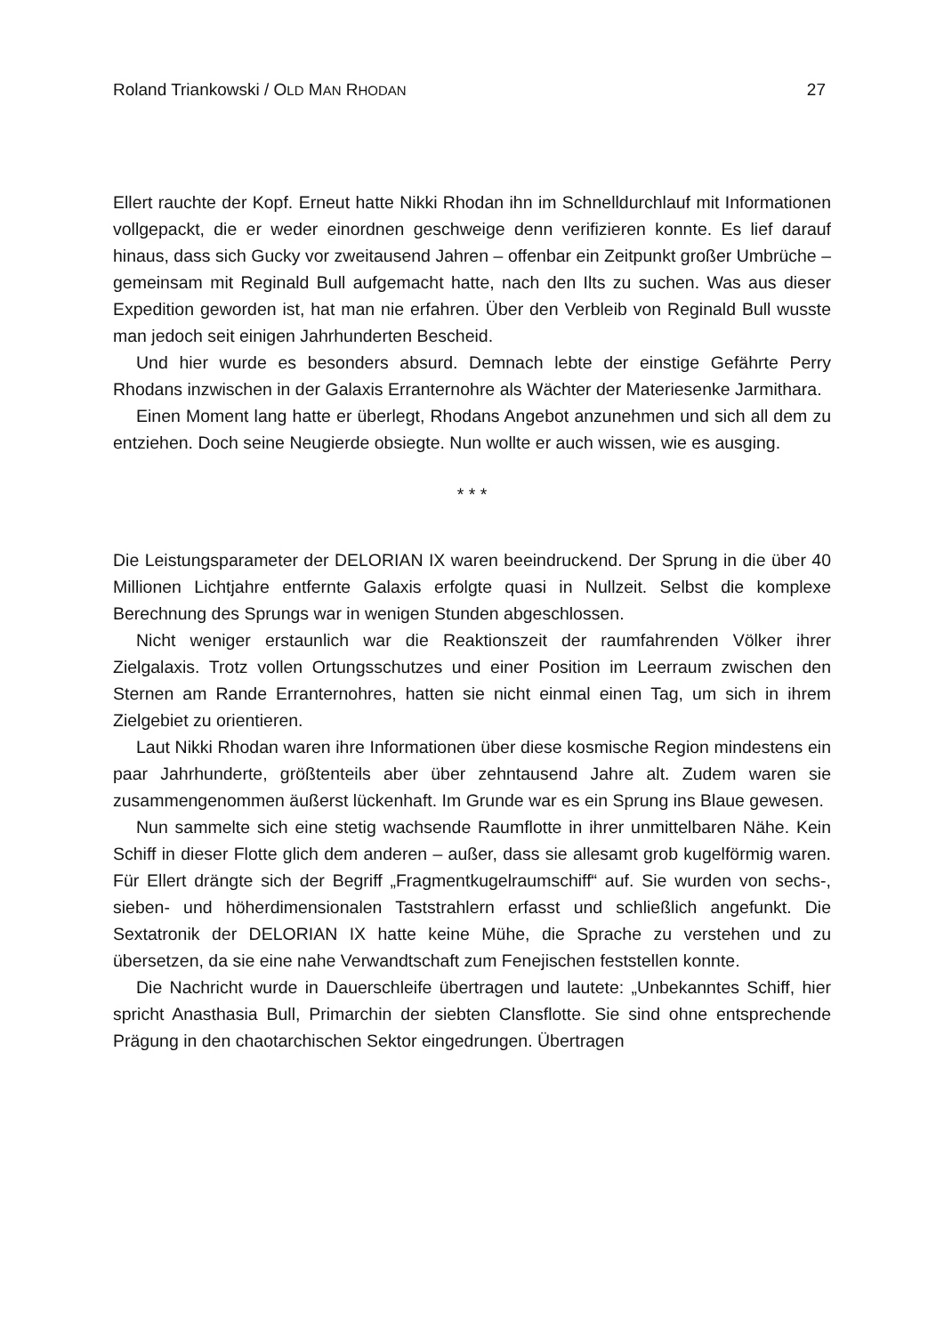Roland Triankowski / OLD MAN RHODAN 27
Ellert rauchte der Kopf. Erneut hatte Nikki Rhodan ihn im Schnelldurchlauf mit Informationen vollgepackt, die er weder einordnen geschweige denn verifizieren konnte. Es lief darauf hinaus, dass sich Gucky vor zweitausend Jahren – offenbar ein Zeitpunkt großer Umbrüche – gemeinsam mit Reginald Bull aufgemacht hatte, nach den Ilts zu suchen. Was aus dieser Expedition geworden ist, hat man nie erfahren. Über den Verbleib von Reginald Bull wusste man jedoch seit einigen Jahrhunderten Bescheid.
Und hier wurde es besonders absurd. Demnach lebte der einstige Gefährte Perry Rhodans inzwischen in der Galaxis Erranternohre als Wächter der Materiesenke Jar­mithara.
Einen Moment lang hatte er überlegt, Rhodans Angebot anzunehmen und sich all dem zu entziehen. Doch seine Neugierde obsiegte. Nun wollte er auch wissen, wie es ausging.
* * *
Die Leistungsparameter der DELORIAN IX waren beeindruckend. Der Sprung in die über 40 Millionen Lichtjahre entfernte Galaxis erfolgte quasi in Nullzeit. Selbst die komplexe Berechnung des Sprungs war in wenigen Stunden abgeschlossen.
Nicht weniger erstaunlich war die Reaktionszeit der raumfahrenden Völker ihrer Zielgalaxis. Trotz vollen Ortungsschutzes und einer Position im Leerraum zwischen den Sternen am Rande Erranternohres, hatten sie nicht einmal einen Tag, um sich in ihrem Zielgebiet zu orientieren.
Laut Nikki Rhodan waren ihre Informationen über diese kosmische Region mindestens ein paar Jahrhunderte, größtenteils aber über zehntausend Jahre alt. Zudem waren sie zusammengenommen äußerst lückenhaft. Im Grunde war es ein Sprung ins Blaue gewesen.
Nun sammelte sich eine stetig wachsende Raumflotte in ihrer unmittelbaren Nähe. Kein Schiff in dieser Flotte glich dem anderen – außer, dass sie allesamt grob kugel­förmig waren. Für Ellert drängte sich der Begriff „Fragmentkugelraumschiff“ auf. Sie wurden von sechs-, sieben- und höherdimensionalen Taststrahlern erfasst und schließlich angefunkt. Die Sextatronik der DELORIAN IX hatte keine Mühe, die Spra­che zu verstehen und zu übersetzen, da sie eine nahe Verwandtschaft zum Feneji­schen feststellen konnte.
Die Nachricht wurde in Dauerschleife übertragen und lautete: „Unbekanntes Schiff, hier spricht Anasthasia Bull, Primarchin der siebten Clansflotte. Sie sind ohne entsprechende Prägung in den chaotarchischen Sektor eingedrungen. Übertragen